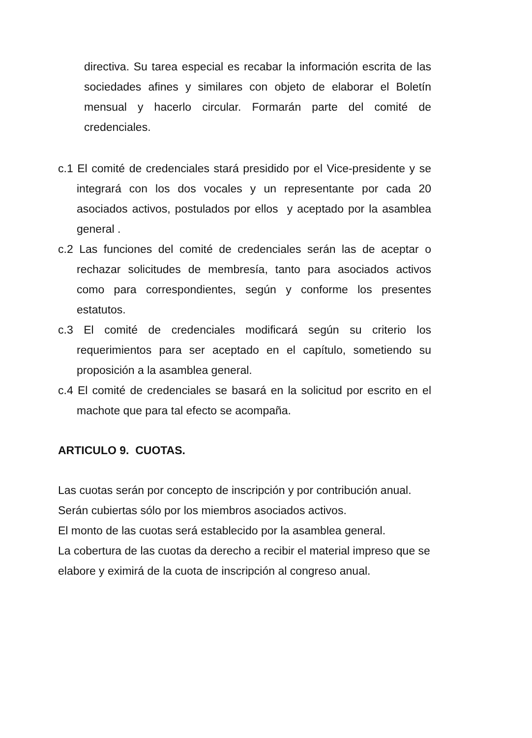directiva. Su tarea especial es recabar la información escrita de las sociedades afines y similares con objeto de elaborar el Boletín mensual y hacerlo circular. Formarán parte del comité de credenciales.
c.1 El comité de credenciales stará presidido por el Vice-presidente y se integrará con los dos vocales y un representante por cada 20 asociados activos, postulados por ellos y aceptado por la asamblea general .
c.2 Las funciones del comité de credenciales serán las de aceptar o rechazar solicitudes de membresía, tanto para asociados activos como para correspondientes, según y conforme los presentes estatutos.
c.3 El comité de credenciales modificará según su criterio los requerimientos para ser aceptado en el capítulo, sometiendo su proposición a la asamblea general.
c.4 El comité de credenciales se basará en la solicitud por escrito en el machote que para tal efecto se acompaña.
ARTICULO 9. CUOTAS.
Las cuotas serán por concepto de inscripción y por contribución anual.
Serán cubiertas sólo por los miembros asociados activos.
El monto de las cuotas será establecido por la asamblea general.
La cobertura de las cuotas da derecho a recibir el material impreso que se elabore y eximirá de la cuota de inscripción al congreso anual.